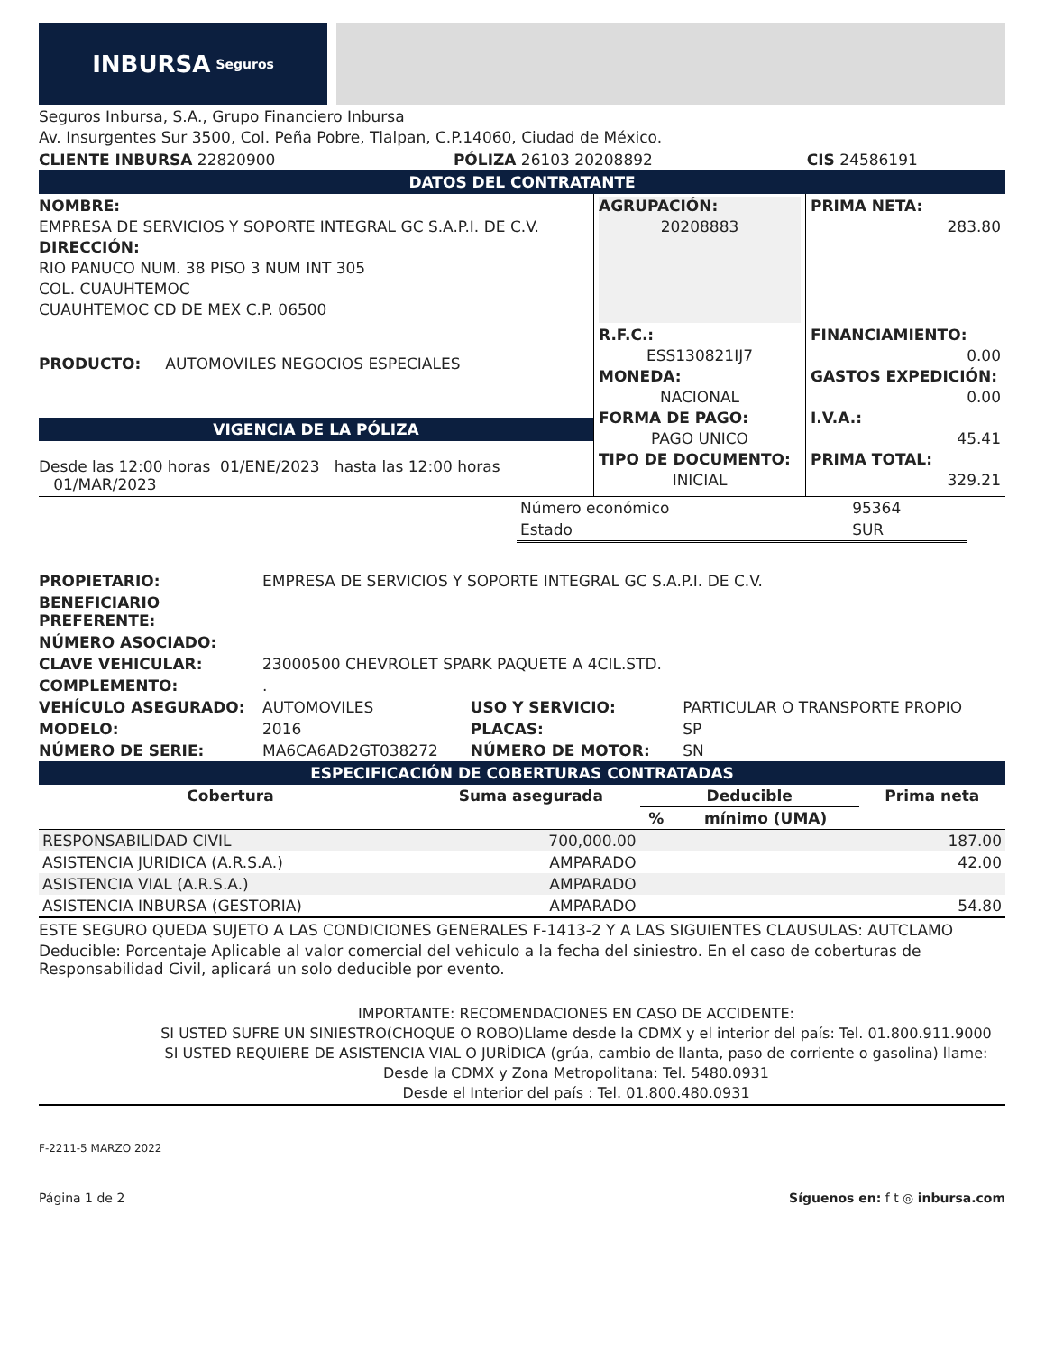INBURSA Seguros
Seguros Inbursa, S.A., Grupo Financiero Inbursa
Av. Insurgentes Sur 3500, Col. Peña Pobre, Tlalpan, C.P.14060, Ciudad de México.
| CLIENTE INBURSA 22820900 | PÓLIZA 26103 20208892 | CIS 24586191 |
DATOS DEL CONTRATANTE
NOMBRE:
EMPRESA DE SERVICIOS Y SOPORTE INTEGRAL GC S.A.P.I. DE C.V.
DIRECCIÓN:
RIO PANUCO NUM. 38 PISO 3 NUM INT 305
COL. CUAUHTEMOC
CUAUHTEMOC CD DE MEX C.P. 06500
PRODUCTO: AUTOMOVILES NEGOCIOS ESPECIALES
VIGENCIA DE LA PÓLIZA
Desde las 12:00 horas 01/ENE/2023 hasta las 12:00 horas 01/MAR/2023
AGRUPACIÓN:
20208883
R.F.C.:
ESS130821IJ7
MONEDA:
NACIONAL
FORMA DE PAGO:
PAGO UNICO
TIPO DE DOCUMENTO:
INICIAL
PRIMA NETA:
283.80
FINANCIAMIENTO:
0.00
GASTOS EXPEDICIÓN:
0.00
I.V.A.:
45.41
PRIMA TOTAL:
329.21
| Número económico | 95364 |
| Estado | SUR |
| PROPIETARIO: | EMPRESA DE SERVICIOS Y SOPORTE INTEGRAL GC S.A.P.I. DE C.V. | | |
| BENEFICIARIO PREFERENTE: | | | |
| NÚMERO ASOCIADO: | | | |
| CLAVE VEHICULAR: | 23000500 CHEVROLET SPARK PAQUETE A 4CIL.STD. | | |
| COMPLEMENTO: | . | | |
| VEHÍCULO ASEGURADO: | AUTOMOVILES | USO Y SERVICIO: | PARTICULAR O TRANSPORTE PROPIO |
| MODELO: | 2016 | PLACAS: | SP |
| NÚMERO DE SERIE: | MA6CA6AD2GT038272 | NÚMERO DE MOTOR: | SN |
ESPECIFICACIÓN DE COBERTURAS CONTRATADAS
| Cobertura | Suma asegurada | Deducible | | Prima neta |
| --- | --- | --- | --- | --- |
| | | % | mínimo (UMA) | |
| RESPONSABILIDAD CIVIL | 700,000.00 | | | 187.00 |
| ASISTENCIA JURIDICA (A.R.S.A.) | AMPARADO | | | 42.00 |
| ASISTENCIA VIAL (A.R.S.A.) | AMPARADO | | | |
| ASISTENCIA INBURSA (GESTORIA) | AMPARADO | | | 54.80 |
ESTE SEGURO QUEDA SUJETO A LAS CONDICIONES GENERALES F-1413-2 Y A LAS SIGUIENTES CLAUSULAS: AUTCLAMO
Deducible: Porcentaje Aplicable al valor comercial del vehiculo a la fecha del siniestro. En el caso de coberturas de Responsabilidad Civil, aplicará un solo deducible por evento.
IMPORTANTE: RECOMENDACIONES EN CASO DE ACCIDENTE:
SI USTED SUFRE UN SINIESTRO(CHOQUE O ROBO)Llame desde la CDMX y el interior del país: Tel. 01.800.911.9000
SI USTED REQUIERE DE ASISTENCIA VIAL O JURÍDICA (grúa, cambio de llanta, paso de corriente o gasolina) llame:
Desde la CDMX y Zona Metropolitana: Tel. 5480.0931
Desde el Interior del país : Tel. 01.800.480.0931
F-2211-5 MARZO 2022
Página 1 de 2 Síguenos en: f t ◎ inbursa.com